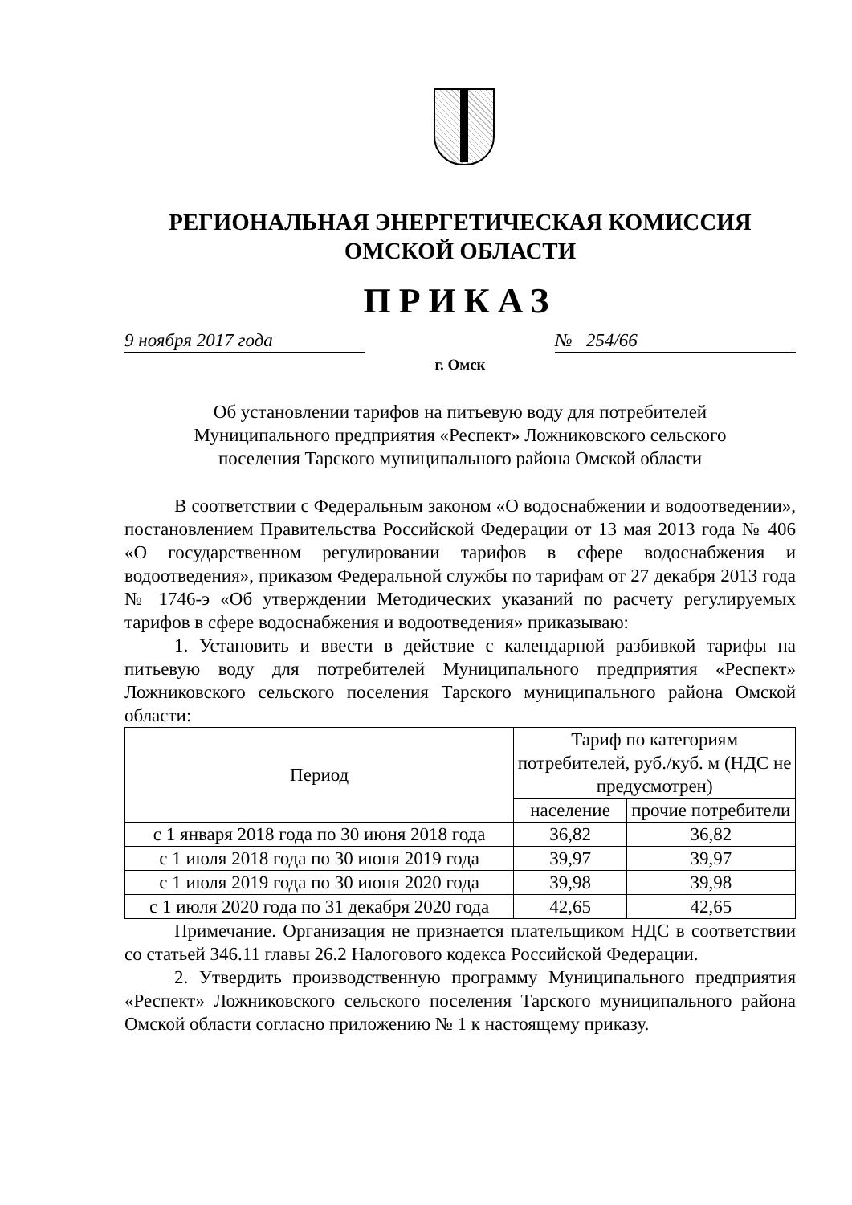РЕГИОНАЛЬНАЯ ЭНЕРГЕТИЧЕСКАЯ КОМИССИЯ
ОМСКОЙ ОБЛАСТИ
ПРИКАЗ
9 ноября 2017 года № 254/66
г. Омск
Об установлении тарифов на питьевую воду для потребителей
Муниципального предприятия «Респект» Ложниковского сельского
поселения Тарского муниципального района Омской области
В соответствии с Федеральным законом «О водоснабжении и водоотведении», постановлением Правительства Российской Федерации от 13 мая 2013 года № 406 «О государственном регулировании тарифов в сфере водоснабжения и водоотведения», приказом Федеральной службы по тарифам от 27 декабря 2013 года № 1746-э «Об утверждении Методических указаний по расчету регулируемых тарифов в сфере водоснабжения и водоотведения» приказываю:
1. Установить и ввести в действие с календарной разбивкой тарифы на питьевую воду для потребителей Муниципального предприятия «Респект» Ложниковского сельского поселения Тарского муниципального района Омской области:
| Период | Тариф по категориям потребителей, руб./куб. м (НДС не предусмотрен) | |
| --- | --- | --- |
| | население | прочие потребители |
| с 1 января 2018 года по 30 июня 2018 года | 36,82 | 36,82 |
| с 1 июля 2018 года по 30 июня 2019 года | 39,97 | 39,97 |
| с 1 июля 2019 года по 30 июня 2020 года | 39,98 | 39,98 |
| с 1 июля 2020 года по 31 декабря 2020 года | 42,65 | 42,65 |
Примечание. Организация не признается плательщиком НДС в соответствии со статьей 346.11 главы 26.2 Налогового кодекса Российской Федерации.
2. Утвердить производственную программу Муниципального предприятия «Респект» Ложниковского сельского поселения Тарского муниципального района Омской области согласно приложению № 1 к настоящему приказу.